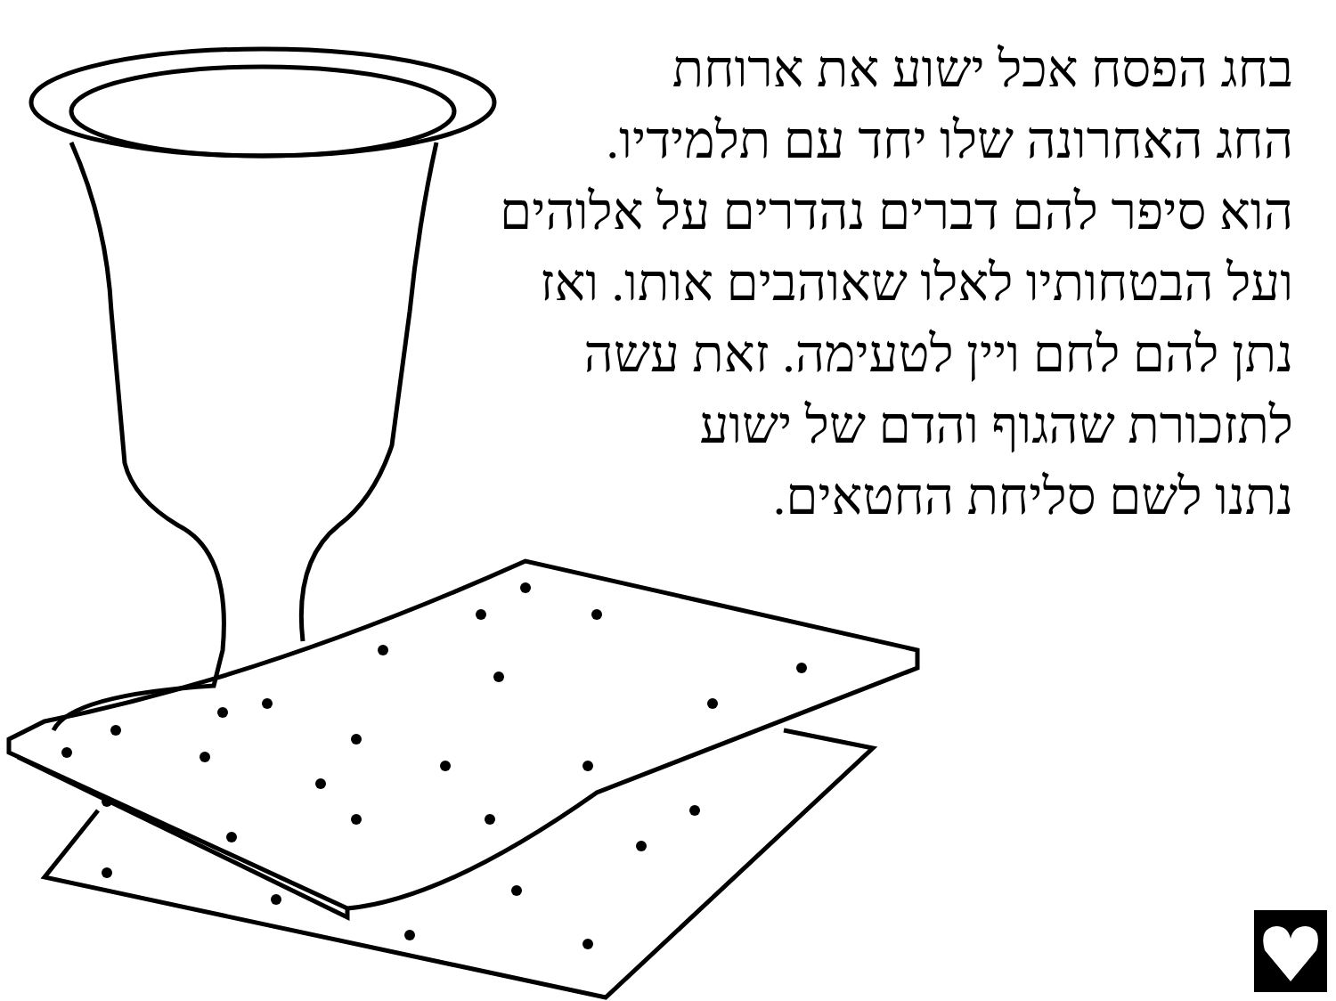בחג הפסח אכל ישוע את ארוחת
החג האחרונה שלו יחד עם תלמידיו.
הוא סיפר להם דברים נהדרים על אלוהים
ועל הבטחותיו לאלו שאוהבים אותו. ואז
נתן להם לחם ויין לטעימה. זאת עשה
לתזכורת שהגוף והדם של ישוע
נתנו לשם סליחת החטאים.